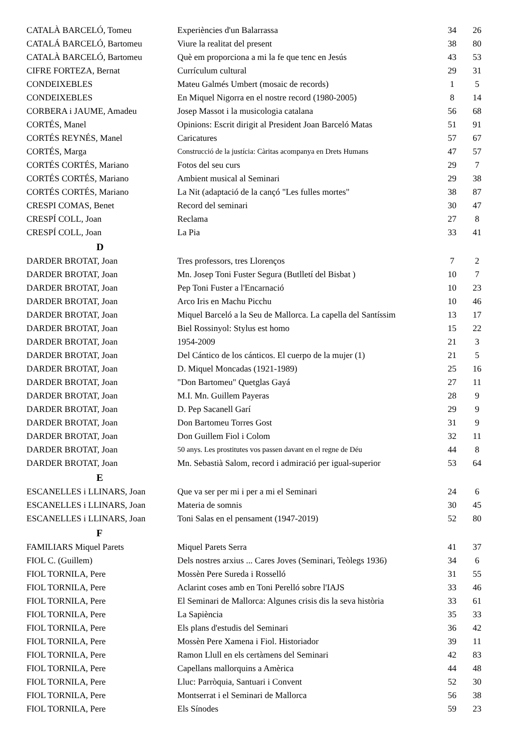| CATALÀ BARCELÓ, Tomeu | Experiències d'un Balarrassa | 34 | 26 |
| CATALÁ BARCELÓ, Bartomeu | Viure la realitat del present | 38 | 80 |
| CATALÀ BARCELÓ, Bartomeu | Què em proporciona a mi la fe que tenc en Jesús | 43 | 53 |
| CIFRE FORTEZA, Bernat | Currículum cultural | 29 | 31 |
| CONDEIXEBLES | Mateu Galmés Umbert (mosaic de records) | 1 | 5 |
| CONDEIXEBLES | En Miquel Nigorra en el nostre record (1980-2005) | 8 | 14 |
| CORBERA i JAUME, Amadeu | Josep Massot i la musicologia catalana | 56 | 68 |
| CORTÉS, Manel | Opinions: Escrit dirigit al President Joan Barceló Matas | 51 | 91 |
| CORTÉS REYNÉS, Manel | Caricatures | 57 | 67 |
| CORTÉS, Marga | Construcció de la justícia: Càritas acompanya en Drets Humans | 47 | 57 |
| CORTÉS CORTÉS, Mariano | Fotos del seu curs | 29 | 7 |
| CORTÉS CORTÉS, Mariano | Ambient musical al Seminari | 29 | 38 |
| CORTÉS CORTÉS, Mariano | La Nit (adaptació de la cançó "Les fulles mortes" | 38 | 87 |
| CRESPI COMAS, Benet | Record del seminari | 30 | 47 |
| CRESPÍ COLL, Joan | Reclama | 27 | 8 |
| CRESPÍ COLL, Joan | La Pia | 33 | 41 |
| D | | | |
| DARDER BROTAT, Joan | Tres professors, tres Llorenços | 7 | 2 |
| DARDER BROTAT, Joan | Mn. Josep Toni Fuster Segura (Butlletí del Bisbat ) | 10 | 7 |
| DARDER BROTAT, Joan | Pep Toni Fuster a l'Encarnació | 10 | 23 |
| DARDER BROTAT, Joan | Arco Iris en Machu Picchu | 10 | 46 |
| DARDER BROTAT, Joan | Miquel Barceló a la Seu de Mallorca. La capella del Santíssim | 13 | 17 |
| DARDER BROTAT, Joan | Biel Rossinyol: Stylus est homo | 15 | 22 |
| DARDER BROTAT, Joan | 1954-2009 | 21 | 3 |
| DARDER BROTAT, Joan | Del Cántico de los cánticos. El cuerpo de la mujer (1) | 21 | 5 |
| DARDER BROTAT, Joan | D. Miquel Moncadas (1921-1989) | 25 | 16 |
| DARDER BROTAT, Joan | "Don Bartomeu" Quetglas Gayá | 27 | 11 |
| DARDER BROTAT, Joan | M.I. Mn. Guillem Payeras | 28 | 9 |
| DARDER BROTAT, Joan | D. Pep Sacanell Garí | 29 | 9 |
| DARDER BROTAT, Joan | Don Bartomeu Torres Gost | 31 | 9 |
| DARDER BROTAT, Joan | Don Guillem Fiol i Colom | 32 | 11 |
| DARDER BROTAT, Joan | 50 anys. Les prostitutes vos passen davant en el regne de Déu | 44 | 8 |
| DARDER BROTAT, Joan | Mn. Sebastià Salom, record i admiració per igual-superior | 53 | 64 |
| E | | | |
| ESCANELLES i LLINARS, Joan | Que va ser per mi i per a mi el Seminari | 24 | 6 |
| ESCANELLES i LLINARS, Joan | Materia de somnis | 30 | 45 |
| ESCANELLES i LLINARS, Joan | Toni Salas en el pensament (1947-2019) | 52 | 80 |
| F | | | |
| FAMILIARS Miquel Parets | Miquel Parets Serra | 41 | 37 |
| FIOL C. (Guillem) | Dels nostres arxius ... Cares Joves (Seminari, Teòlegs 1936) | 34 | 6 |
| FIOL TORNILA, Pere | Mossèn Pere Sureda i Rosselló | 31 | 55 |
| FIOL TORNILA, Pere | Aclarint coses amb en Toni Perelló sobre l'IAJS | 33 | 46 |
| FIOL TORNILA, Pere | El Seminari de Mallorca: Algunes crisis dis la seva història | 33 | 61 |
| FIOL TORNILA, Pere | La Sapiència | 35 | 33 |
| FIOL TORNILA, Pere | Els plans d'estudis del Seminari | 36 | 42 |
| FIOL TORNILA, Pere | Mossèn Pere Xamena i Fiol. Historiador | 39 | 11 |
| FIOL TORNILA, Pere | Ramon Llull en els certàmens del Seminari | 42 | 83 |
| FIOL TORNILA, Pere | Capellans mallorquins a Amèrica | 44 | 48 |
| FIOL TORNILA, Pere | Lluc: Parròquia, Santuari i Convent | 52 | 30 |
| FIOL TORNILA, Pere | Montserrat i el Seminari de Mallorca | 56 | 38 |
| FIOL TORNILA, Pere | Els Sínodes | 59 | 23 |